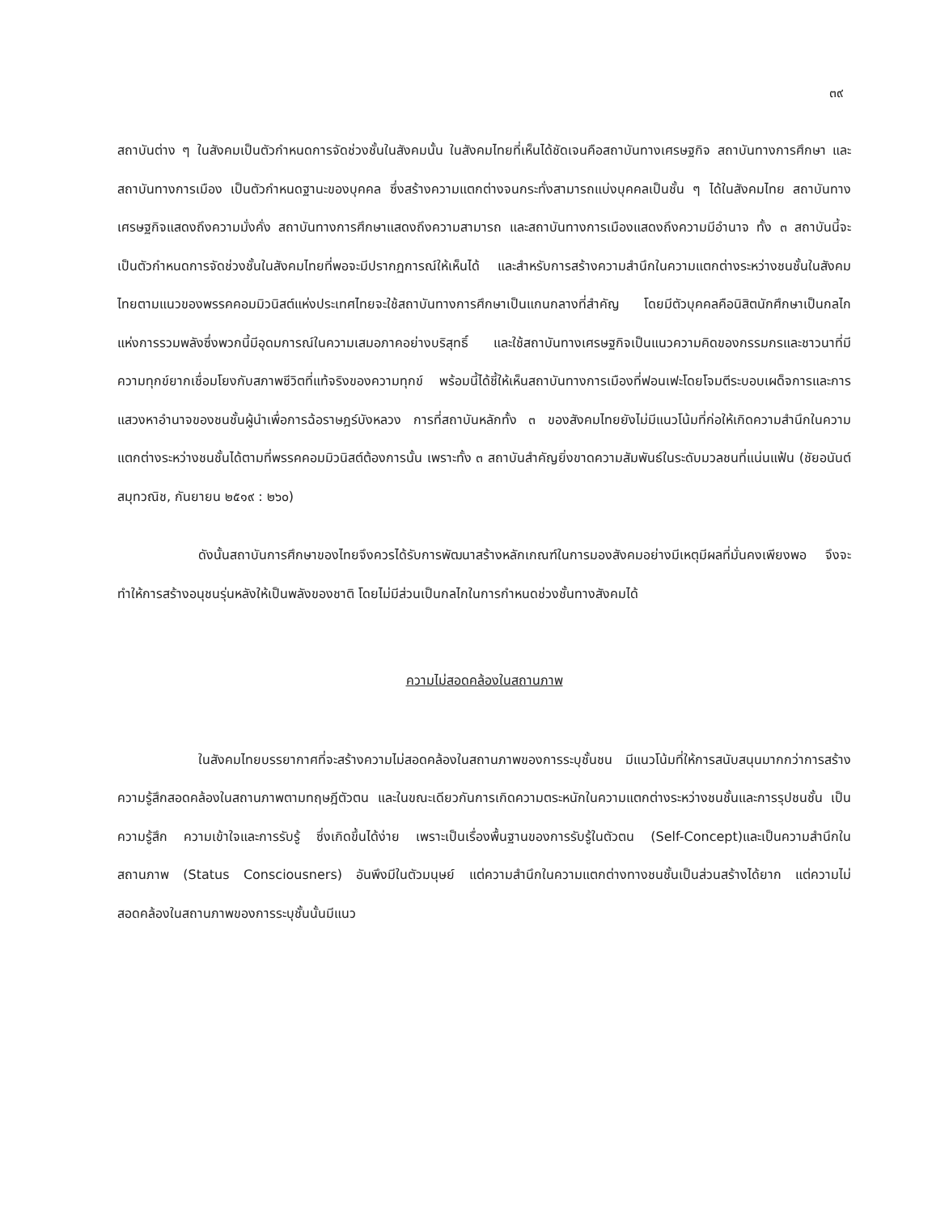๓๙
สถาบันต่าง ๆ ในสังคมเป็นตัวกำหนดการจัดช่วงชั้นในสังคมนั้น ในสังคมไทยที่เห็นได้ชัดเจนคือสถาบันทางเศรษฐกิจ สถาบันทางการศึกษา และสถาบันทางการเมือง เป็นตัวกำหนดฐานะของบุคคล ซึ่งสร้างความแตกต่างจนกระทั่งสามารถแบ่งบุคคลเป็นชั้น ๆ ได้ในสังคมไทย สถาบันทางเศรษฐกิจแสดงถึงความมั่งคั่ง สถาบันทางการศึกษาแสดงถึงความสามารถ และสถาบันทางการเมืองแสดงถึงความมีอำนาจ ทั้ง ๓ สถาบันนี้จะเป็นตัวกำหนดการจัดช่วงชั้นในสังคมไทยที่พอจะมีปรากฏการณ์ให้เห็นได้ และสำหรับการสร้างความสำนึกในความแตกต่างระหว่างชนชั้นในสังคมไทยตามแนวของพรรคคอมมิวนิสต์แห่งประเทศไทยจะใช้สถาบันทางการศึกษาเป็นแกนกลางที่สำคัญ โดยมีตัวบุคคลคือนิสิตนักศึกษาเป็นกลไกแห่งการรวมพลังซึ่งพวกนี้มีอุดมการณ์ในความเสมอภาคอย่างบริสุทธิ์ และใช้สถาบันทางเศรษฐกิจเป็นแนวความคิดของกรรมกรและชาวนาที่มีความทุกข์ยากเชื่อมโยงกับสภาพชีวิตที่แท้จริงของความทุกข์ พร้อมนี้ได้ชี้ให้เห็นสถาบันทางการเมืองที่ฟอนเฟะโดยโจมตีระบอบเผด็จการและการแสวงหาอำนาจของชนชั้นผู้นำเพื่อการฉ้อราษฎร์บังหลวง การที่สถาบันหลักทั้ง ๓ ของสังคมไทยยังไม่มีแนวโน้มที่ก่อให้เกิดความสำนึกในความแตกต่างระหว่างชนชั้นได้ตามที่พรรคคอมมิวนิสต์ต้องการนั้น เพราะทั้ง ๓ สถาบันสำคัญยิ่งขาดความสัมพันธ์ในระดับมวลชนที่แน่นแฟ้น (ชัยอนันต์ สมุทวณิช, กันยายน ๒๕๑๙ : ๒๖๐)
ดังนั้นสถาบันการศึกษาของไทยจึงควรได้รับการพัฒนาสร้างหลักเกณฑ์ในการมองสังคมอย่างมีเหตุมีผลที่มั่นคงเพียงพอ จึงจะทำให้การสร้างอนุชนรุ่นหลังให้เป็นพลังของชาติ โดยไม่มีส่วนเป็นกลไกในการกำหนดช่วงชั้นทางสังคมได้
ความไม่สอดคล้องในสถานภาพ
ในสังคมไทยบรรยากาศที่จะสร้างความไม่สอดคล้องในสถานภาพของการระบุชั้นชน มีแนวโน้มที่ให้การสนับสนุนมากกว่าการสร้างความรู้สึกสอดคล้องในสถานภาพตามทฤษฎีตัวตน และในขณะเดียวกันการเกิดความตระหนักในความแตกต่างระหว่างชนชั้นและการรุปชนชั้น เป็นความรู้สึก ความเข้าใจและการรับรู้ ซึ่งเกิดขึ้นได้ง่าย เพราะเป็นเรื่องพื้นฐานของการรับรู้ในตัวตน (Self-Concept)และเป็นความสำนึกในสถานภาพ (Status Consciousners) อันพึงมีในตัวมนุษย์ แต่ความสำนึกในความแตกต่างทางชนชั้นเป็นส่วนสร้างได้ยาก แต่ความไม่สอดคล้องในสถานภาพของการระบุชั้นนั้นมีแนว